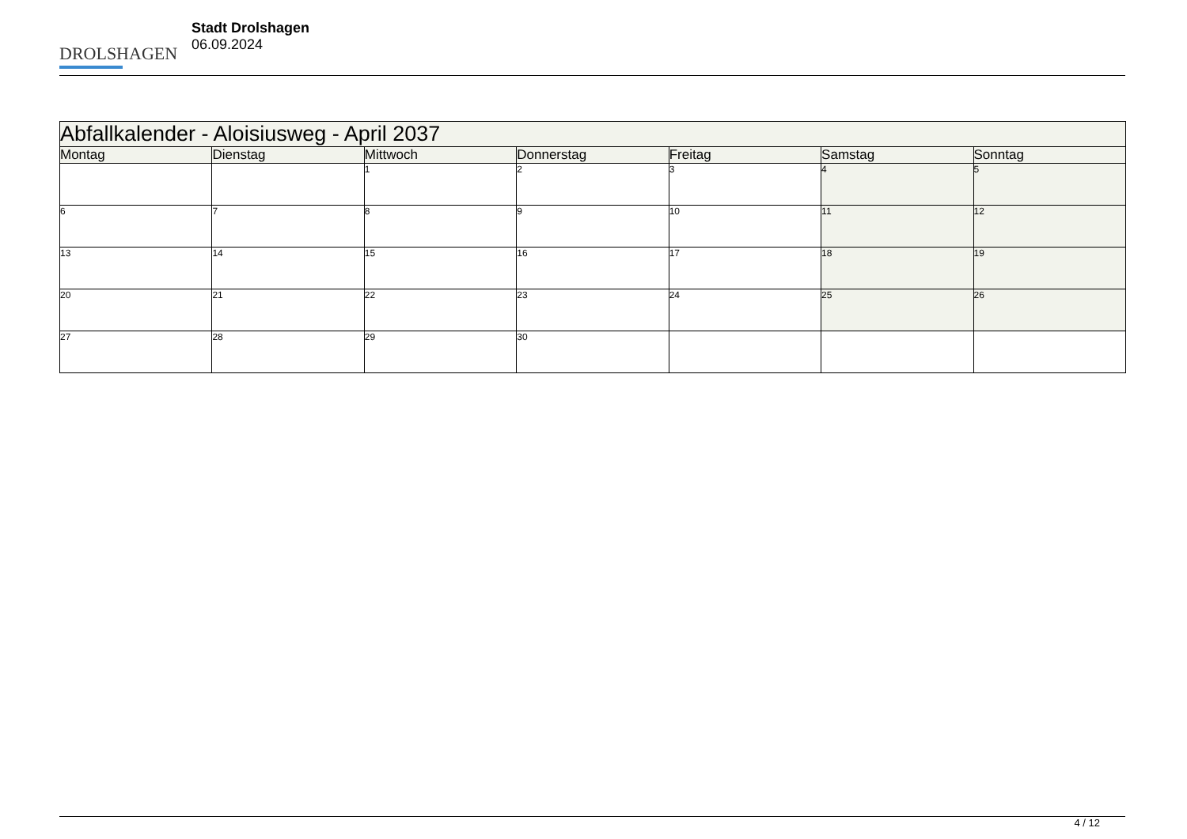DROLSHAGEN
Stadt Drolshagen
06.09.2024
| Abfallkalender - Aloisiusweg - April 2037 | | | | | | |
| --- | --- | --- | --- | --- | --- | --- |
| Montag | Dienstag | Mittwoch | Donnerstag | Freitag | Samstag | Sonntag |
| | | 1 | 2 | 3 | 4 | 5 |
| 6 | 7 | 8 | 9 | 10 | 11 | 12 |
| 13 | 14 | 15 | 16 | 17 | 18 | 19 |
| 20 | 21 | 22 | 23 | 24 | 25 | 26 |
| 27 | 28 | 29 | 30 | | | |
4 / 12